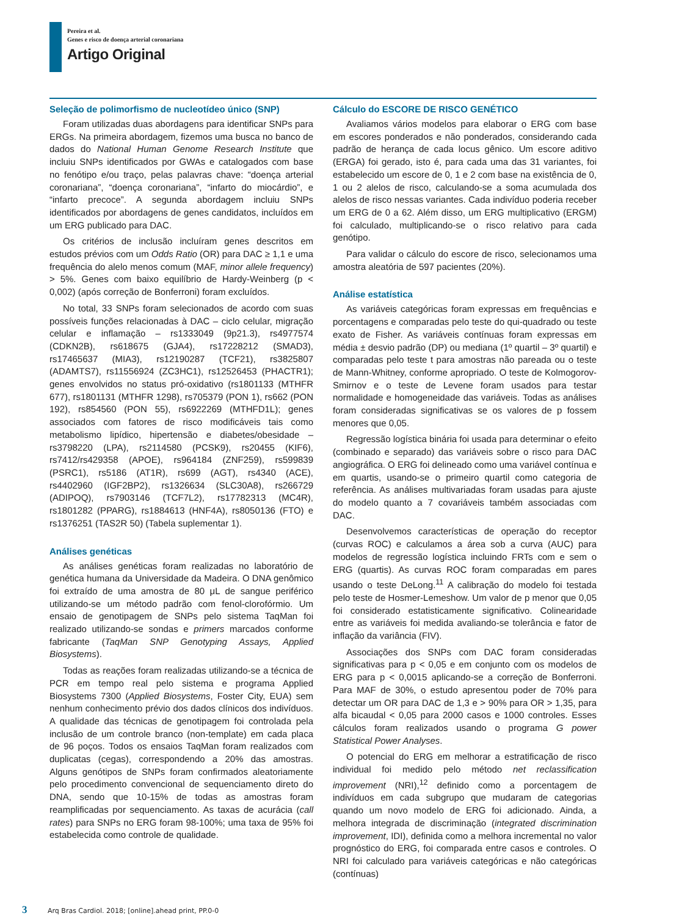Pereira et al.
Genes e risco de doença arterial coronariana
Artigo Original
Seleção de polimorfismo de nucleotídeo único (SNP)
Foram utilizadas duas abordagens para identificar SNPs para ERGs. Na primeira abordagem, fizemos uma busca no banco de dados do National Human Genome Research Institute que incluiu SNPs identificados por GWAs e catalogados com base no fenótipo e/ou traço, pelas palavras chave: “doença arterial coronariana”, “doença coronariana”, “infarto do miocárdio”, e “infarto precoce”. A segunda abordagem incluiu SNPs identificados por abordagens de genes candidatos, incluídos em um ERG publicado para DAC.
Os critérios de inclusão incluíram genes descritos em estudos prévios com um Odds Ratio (OR) para DAC ≥ 1,1 e uma frequência do alelo menos comum (MAF, minor allele frequency) > 5%. Genes com baixo equilíbrio de Hardy-Weinberg (p < 0,002) (após correção de Bonferroni) foram excluídos.
No total, 33 SNPs foram selecionados de acordo com suas possíveis funções relacionadas à DAC – ciclo celular, migração celular e inflamação – rs1333049 (9p21.3), rs4977574 (CDKN2B), rs618675 (GJA4), rs17228212 (SMAD3), rs17465637 (MIA3), rs12190287 (TCF21), rs3825807 (ADAMTS7), rs11556924 (ZC3HC1), rs12526453 (PHACTR1); genes envolvidos no status pró-oxidativo (rs1801133 (MTHFR 677), rs1801131 (MTHFR 1298), rs705379 (PON 1), rs662 (PON 192), rs854560 (PON 55), rs6922269 (MTHFD1L); genes associados com fatores de risco modificáveis tais como metabolismo lipídico, hipertensão e diabetes/obesidade – rs3798220 (LPA), rs2114580 (PCSK9), rs20455 (KIF6), rs7412/rs429358 (APOE), rs964184 (ZNF259), rs599839 (PSRC1), rs5186 (AT1R), rs699 (AGT), rs4340 (ACE), rs4402960 (IGF2BP2), rs1326634 (SLC30A8), rs266729 (ADIPOQ), rs7903146 (TCF7L2), rs17782313 (MC4R), rs1801282 (PPARG), rs1884613 (HNF4A), rs8050136 (FTO) e rs1376251 (TAS2R 50) (Tabela suplementar 1).
Análises genéticas
As análises genéticas foram realizadas no laboratório de genética humana da Universidade da Madeira. O DNA genômico foi extraído de uma amostra de 80 μL de sangue periférico utilizando-se um método padrão com fenol-clorofórmio. Um ensaio de genotipagem de SNPs pelo sistema TaqMan foi realizado utilizando-se sondas e primers marcados conforme fabricante (TaqMan SNP Genotyping Assays, Applied Biosystems).
Todas as reações foram realizadas utilizando-se a técnica de PCR em tempo real pelo sistema e programa Applied Biosystems 7300 (Applied Biosystems, Foster City, EUA) sem nenhum conhecimento prévio dos dados clínicos dos indivíduos. A qualidade das técnicas de genotipagem foi controlada pela inclusão de um controle branco (non-template) em cada placa de 96 poços. Todos os ensaios TaqMan foram realizados com duplicatas (cegas), correspondendo a 20% das amostras. Alguns genótipos de SNPs foram confirmados aleatoriamente pelo procedimento convencional de sequenciamento direto do DNA, sendo que 10-15% de todas as amostras foram reamplificadas por sequenciamento. As taxas de acurácia (call rates) para SNPs no ERG foram 98-100%; uma taxa de 95% foi estabelecida como controle de qualidade.
Cálculo do ESCORE DE RISCO GENÉTICO
Avaliamos vários modelos para elaborar o ERG com base em escores ponderados e não ponderados, considerando cada padrão de herança de cada locus gênico. Um escore aditivo (ERGA) foi gerado, isto é, para cada uma das 31 variantes, foi estabelecido um escore de 0, 1 e 2 com base na existência de 0, 1 ou 2 alelos de risco, calculando-se a soma acumulada dos alelos de risco nessas variantes. Cada indivíduo poderia receber um ERG de 0 a 62. Além disso, um ERG multiplicativo (ERGM) foi calculado, multiplicando-se o risco relativo para cada genótipo.
Para validar o cálculo do escore de risco, selecionamos uma amostra aleatória de 597 pacientes (20%).
Análise estatística
As variáveis categóricas foram expressas em frequências e porcentagens e comparadas pelo teste do qui-quadrado ou teste exato de Fisher. As variáveis contínuas foram expressas em média ± desvio padrão (DP) ou mediana (1º quartil – 3º quartil) e comparadas pelo teste t para amostras não pareada ou o teste de Mann-Whitney, conforme apropriado. O teste de Kolmogorov-Smirnov e o teste de Levene foram usados para testar normalidade e homogeneidade das variáveis. Todas as análises foram consideradas significativas se os valores de p fossem menores que 0,05.
Regressão logística binária foi usada para determinar o efeito (combinado e separado) das variáveis sobre o risco para DAC angiográfica. O ERG foi delineado como uma variável contínua e em quartis, usando-se o primeiro quartil como categoria de referência. As análises multivariadas foram usadas para ajuste do modelo quanto a 7 covariáveis também associadas com DAC.
Desenvolvemos características de operação do receptor (curvas ROC) e calculamos a área sob a curva (AUC) para modelos de regressão logística incluindo FRTs com e sem o ERG (quartis). As curvas ROC foram comparadas em pares usando o teste DeLong.<sup>11</sup> A calibração do modelo foi testada pelo teste de Hosmer-Lemeshow. Um valor de p menor que 0,05 foi considerado estatisticamente significativo. Colinearidade entre as variáveis foi medida avaliando-se tolerância e fator de inflação da variância (FIV).
Associações dos SNPs com DAC foram consideradas significativas para p < 0,05 e em conjunto com os modelos de ERG para p < 0,0015 aplicando-se a correção de Bonferroni. Para MAF de 30%, o estudo apresentou poder de 70% para detectar um OR para DAC de 1,3 e > 90% para OR > 1,35, para alfa bicaudal < 0,05 para 2000 casos e 1000 controles. Esses cálculos foram realizados usando o programa G power Statistical Power Analyses.
O potencial do ERG em melhorar a estratificação de risco individual foi medido pelo método net reclassification improvement (NRI),<sup>12</sup> definido como a porcentagem de indivíduos em cada subgrupo que mudaram de categorias quando um novo modelo de ERG foi adicionado. Ainda, a melhora integrada de discriminação (integrated discrimination improvement, IDI), definida como a melhora incremental no valor prognóstico do ERG, foi comparada entre casos e controles. O NRI foi calculado para variáveis categóricas e não categóricas (contínuas)
3 Arq Bras Cardiol. 2018; [online].ahead print, PP.0-0